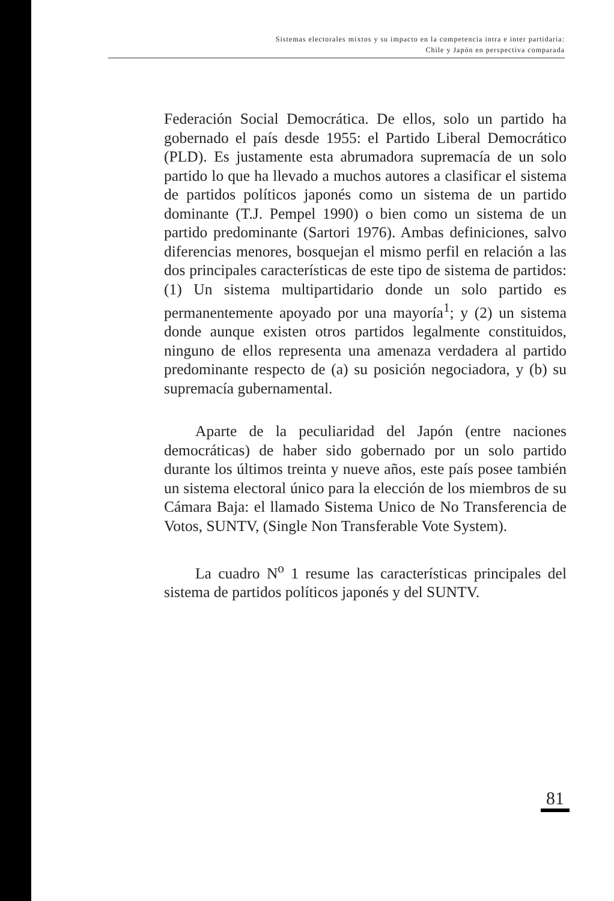Sistemas electorales mixtos y su impacto en la competencia intra e inter partidaria:
Chile y Japón en perspectiva comparada
Federación Social Democrática. De ellos, solo un partido ha gobernado el país desde 1955: el Partido Liberal Democrático (PLD). Es justamente esta abrumadora supremacía de un solo partido lo que ha llevado a muchos autores a clasificar el sistema de partidos políticos japonés como un sistema de un partido dominante (T.J. Pempel 1990) o bien como un sistema de un partido predominante (Sartori 1976). Ambas definiciones, salvo diferencias menores, bosquejan el mismo perfil en relación a las dos principales características de este tipo de sistema de partidos: (1) Un sistema multipartidario donde un solo partido es permanentemente apoyado por una mayoría<sup>1</sup>; y (2) un sistema donde aunque existen otros partidos legalmente constituidos, ninguno de ellos representa una amenaza verdadera al partido predominante respecto de (a) su posición negociadora, y (b) su supremacía gubernamental.
Aparte de la peculiaridad del Japón (entre naciones democráticas) de haber sido gobernado por un solo partido durante los últimos treinta y nueve años, este país posee también un sistema electoral único para la elección de los miembros de su Cámara Baja: el llamado Sistema Unico de No Transferencia de Votos, SUNTV, (Single Non Transferable Vote System).
La cuadro N<sup>o</sup> 1 resume las características principales del sistema de partidos políticos japonés y del SUNTV.
81